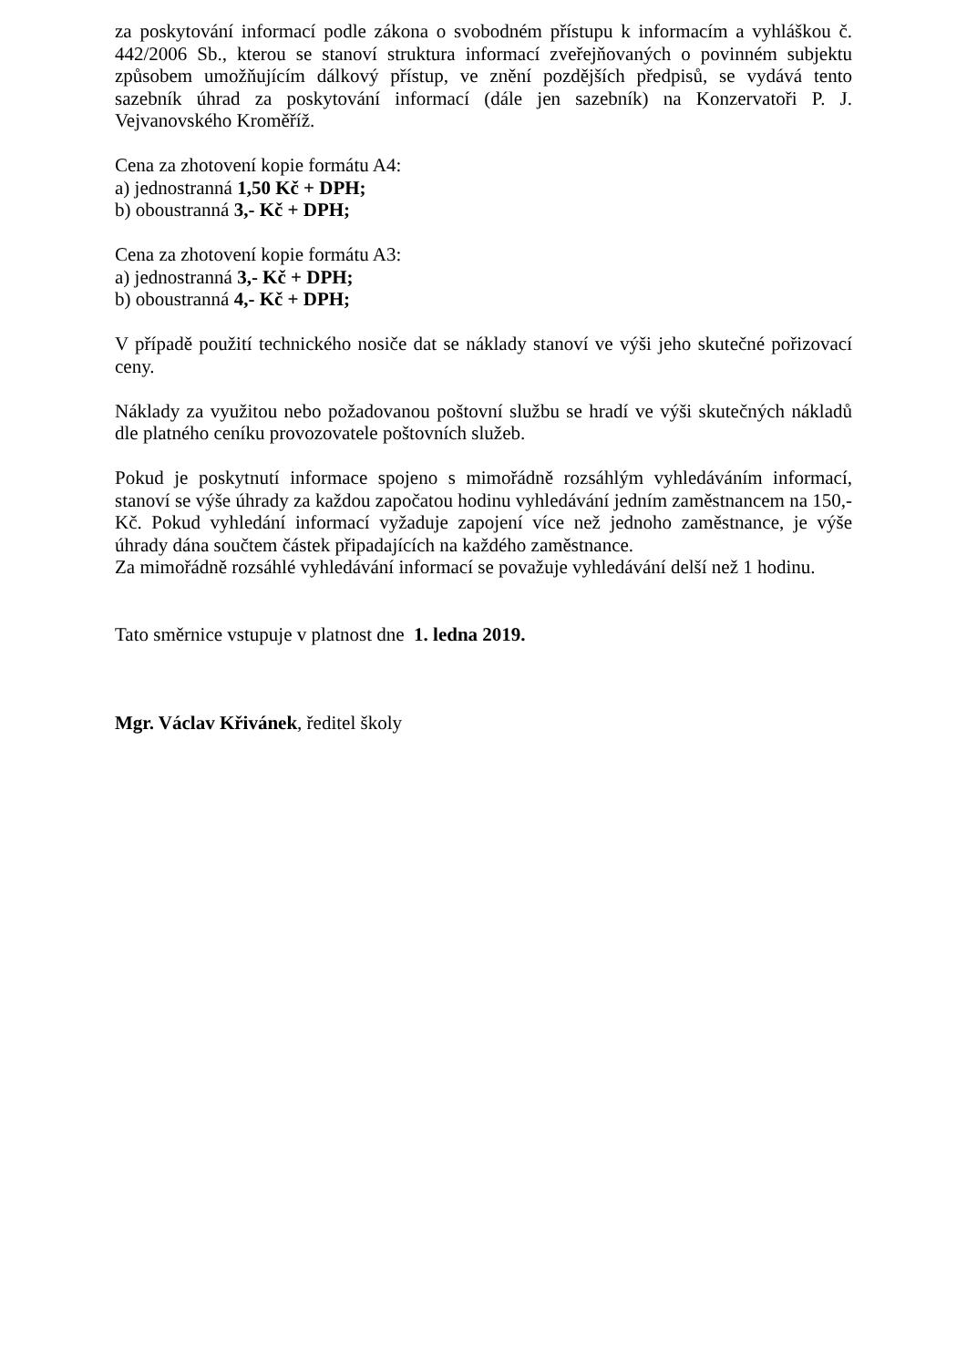za poskytování informací podle zákona o svobodném přístupu k informacím a vyhláškou č. 442/2006 Sb., kterou se stanoví struktura informací zveřejňovaných o povinném subjektu způsobem umožňujícím dálkový přístup, ve znění pozdějších předpisů, se vydává tento sazebník úhrad za poskytování informací (dále jen sazebník) na Konzervatoři P. J. Vejvanovského Kroměříž.
Cena za zhotovení kopie formátu A4:
a) jednostranná 1,50 Kč + DPH;
b) oboustranná 3,- Kč + DPH;
Cena za zhotovení kopie formátu A3:
a) jednostranná 3,- Kč + DPH;
b) oboustranná 4,- Kč + DPH;
V případě použití technického nosiče dat se náklady stanoví ve výši jeho skutečné pořizovací ceny.
Náklady za využitou nebo požadovanou poštovní službu se hradí ve výši skutečných nákladů dle platného ceníku provozovatele poštovních služeb.
Pokud je poskytnutí informace spojeno s mimořádně rozsáhlým vyhledáváním informací, stanoví se výše úhrady za každou započatou hodinu vyhledávání jedním zaměstnancem na 150,- Kč. Pokud vyhledání informací vyžaduje zapojení více než jednoho zaměstnance, je výše úhrady dána součtem částek připadajících na každého zaměstnance.
Za mimořádně rozsáhlé vyhledávání informací se považuje vyhledávání delší než 1 hodinu.
Tato směrnice vstupuje v platnost dne 1. ledna 2019.
Mgr. Václav Křivánek, ředitel školy